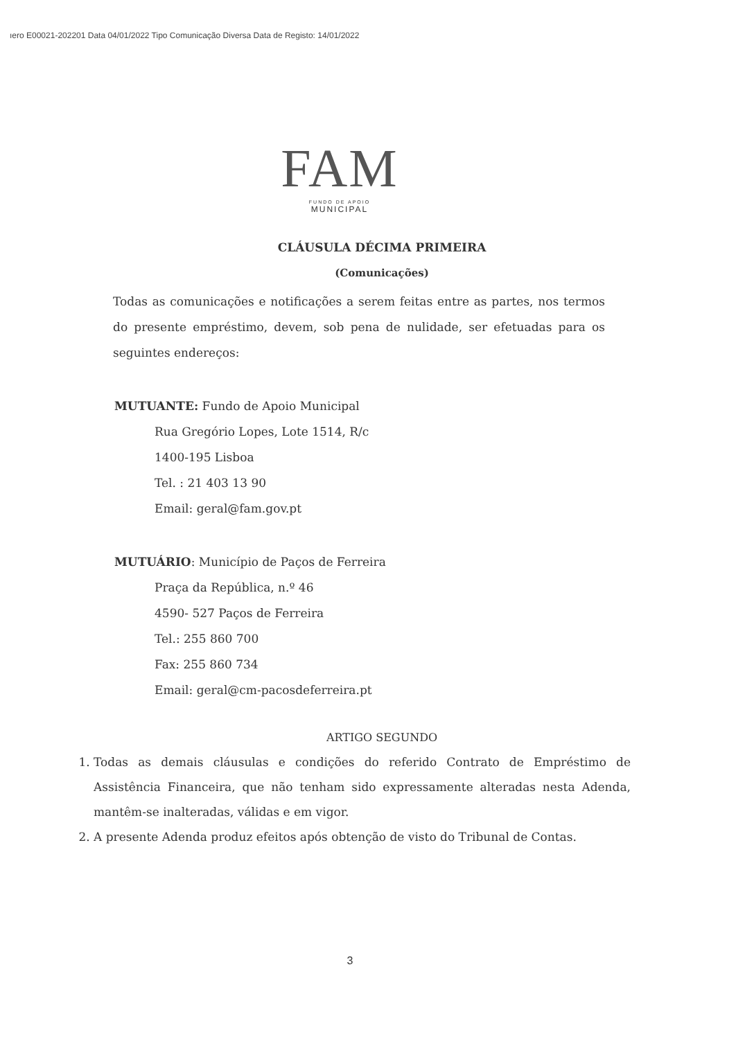ıero E00021-202201 Data 04/01/2022 Tipo Comunicação Diversa Data de Registo: 14/01/2022
FAM
FUNDO DE APOIO
MUNICIPAL
CLÁUSULA DÉCIMA PRIMEIRA
(Comunicações)
Todas as comunicações e notificações a serem feitas entre as partes, nos termos do presente empréstimo, devem, sob pena de nulidade, ser efetuadas para os seguintes endereços:
MUTUANTE: Fundo de Apoio Municipal
Rua Gregório Lopes, Lote 1514, R/c
1400-195 Lisboa
Tel. : 21 403 13 90
Email: geral@fam.gov.pt
MUTUÁRIO: Município de Paços de Ferreira
Praça da República, n.º 46
4590- 527 Paços de Ferreira
Tel.: 255 860 700
Fax: 255 860 734
Email: geral@cm-pacosdeferreira.pt
ARTIGO SEGUNDO
1. Todas as demais cláusulas e condições do referido Contrato de Empréstimo de Assistência Financeira, que não tenham sido expressamente alteradas nesta Adenda, mantêm-se inalteradas, válidas e em vigor.
2. A presente Adenda produz efeitos após obtenção de visto do Tribunal de Contas.
3